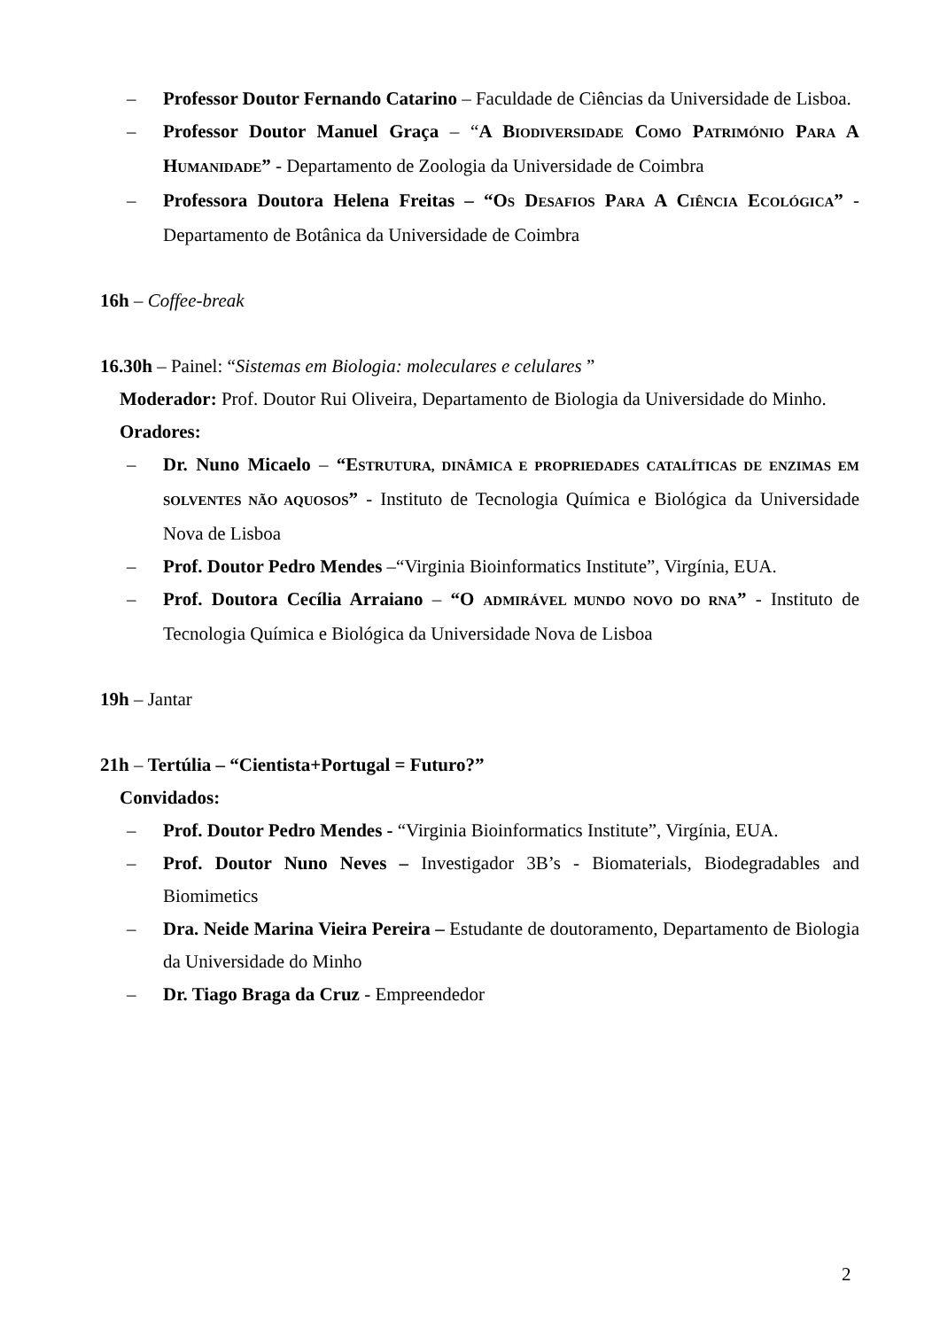– Professor Doutor Fernando Catarino – Faculdade de Ciências da Universidade de Lisboa.
– Professor Doutor Manuel Graça – “A BIODIVERSIDADE COMO PATRIMÓNIO PARA A HUMANIDADE” - Departamento de Zoologia da Universidade de Coimbra
– Professora Doutora Helena Freitas – “OS DESAFIOS PARA A CIÊNCIA ECOLÓGICA” - Departamento de Botânica da Universidade de Coimbra
16h – Coffee-break
16.30h – Painel: “Sistemas em Biologia: moleculares e celulares ”
Moderador: Prof. Doutor Rui Oliveira, Departamento de Biologia da Universidade do Minho.
Oradores:
– Dr. Nuno Micaelo – “ESTRUTURA, DINÂMICA E PROPRIEDADES CATALÍTICAS DE ENZIMAS EM SOLVENTES NÃO AQUOSOS” - Instituto de Tecnologia Química e Biológica da Universidade Nova de Lisboa
– Prof. Doutor Pedro Mendes –“Virginia Bioinformatics Institute”, Virgínia, EUA.
– Prof. Doutora Cecília Arraiano – “O ADMIRÁVEL MUNDO NOVO DO RNA” - Instituto de Tecnologia Química e Biológica da Universidade Nova de Lisboa
19h – Jantar
21h – Tertúlia – “Cientista+Portugal = Futuro?”
Convidados:
– Prof. Doutor Pedro Mendes - “Virginia Bioinformatics Institute”, Virgínia, EUA.
– Prof. Doutor Nuno Neves – Investigador 3B’s - Biomaterials, Biodegradables and Biomimetics
– Dra. Neide Marina Vieira Pereira – Estudante de doutoramento, Departamento de Biologia da Universidade do Minho
– Dr. Tiago Braga da Cruz - Empreendedor
2